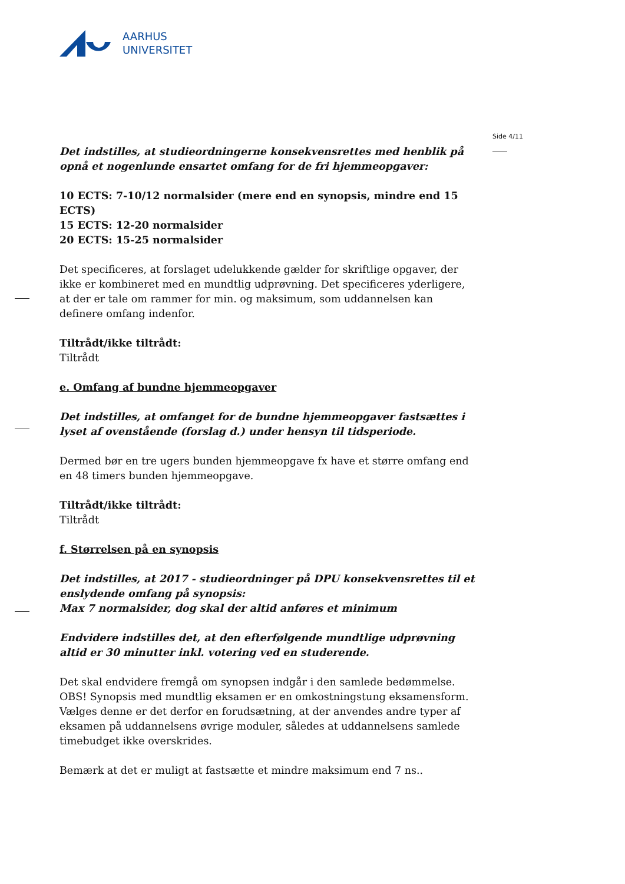AARHUS
UNIVERSITET
Side 4/11
Det indstilles, at studieordningerne konsekvensrettes med henblik på opnå et nogenlunde ensartet omfang for de fri hjemmeopgaver:
10 ECTS: 7-10/12 normalsider (mere end en synopsis, mindre end 15 ECTS)
15 ECTS: 12-20 normalsider
20 ECTS: 15-25 normalsider
Det specificeres, at forslaget udelukkende gælder for skriftlige opgaver, der ikke er kombineret med en mundtlig udprøvning. Det specificeres yderligere, at der er tale om rammer for min. og maksimum, som uddannelsen kan definere omfang indenfor.
Tiltrådt/ikke tiltrådt:
Tiltrådt
e. Omfang af bundne hjemmeopgaver
Det indstilles, at omfanget for de bundne hjemmeopgaver fastsættes i lyset af ovenstående (forslag d.) under hensyn til tidsperiode.
Dermed bør en tre ugers bunden hjemmeopgave fx have et større omfang end en 48 timers bunden hjemmeopgave.
Tiltrådt/ikke tiltrådt:
Tiltrådt
f. Størrelsen på en synopsis
Det indstilles, at 2017 - studieordninger på DPU konsekvensrettes til et enslydende omfang på synopsis:
Max 7 normalsider, dog skal der altid anføres et minimum
Endvidere indstilles det, at den efterfølgende mundtlige udprøvning altid er 30 minutter inkl. votering ved en studerende.
Det skal endvidere fremgå om synopsen indgår i den samlede bedømmelse.
OBS! Synopsis med mundtlig eksamen er en omkostningstung eksamensform. Vælges denne er det derfor en forudsætning, at der anvendes andre typer af eksamen på uddannelsens øvrige moduler, således at uddannelsens samlede timebudget ikke overskrides.
Bemærk at det er muligt at fastsætte et mindre maksimum end 7 ns..